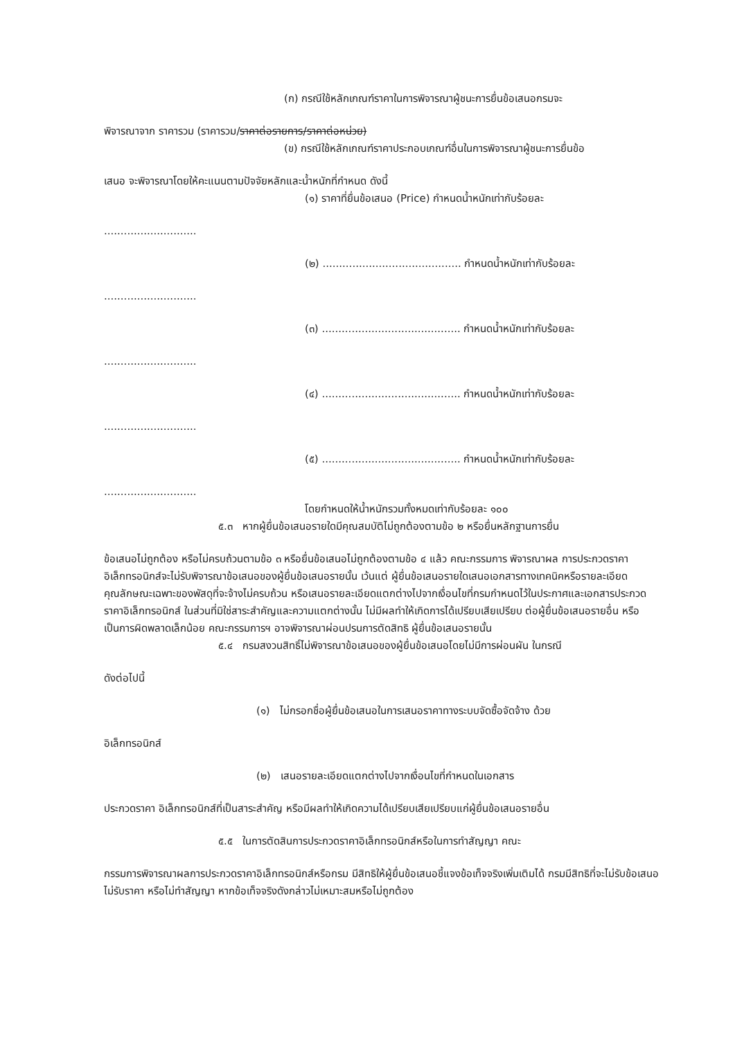(ก) กรณีใช้หลักเกณฑ์ราคาในการพิจารณาผู้ชนะการยื่นข้อเสนอกรมจะ
พิจารณาจาก ราคารวม (ราคารวม/ราคาต่อรายการ/ราคาต่อหน่วย)
(ข) กรณีใช้หลักเกณฑ์ราคาประกอบเกณฑ์อื่นในการพิจารณาผู้ชนะการยื่นข้อ
เสนอ จะพิจารณาโดยให้คะแนนตามปัจจัยหลักและน้ำหนักที่กำหนด ดังนี้
(๑) ราคาที่ยื่นข้อเสนอ (Price) กำหนดน้ำหนักเท่ากับร้อยละ
............................
(๒) .......................................... กำหนดน้ำหนักเท่ากับร้อยละ
............................
(๓) .......................................... กำหนดน้ำหนักเท่ากับร้อยละ
............................
(๔) .......................................... กำหนดน้ำหนักเท่ากับร้อยละ
............................
(๕) .......................................... กำหนดน้ำหนักเท่ากับร้อยละ
............................
โดยกำหนดให้น้ำหนักรวมทั้งหมดเท่ากับร้อยละ ๑๐๐
๕.๓ หากผู้ยื่นข้อเสนอรายใดมีคุณสมบัติไม่ถูกต้องตามข้อ ๒ หรือยื่นหลักฐานการยื่น
ข้อเสนอไม่ถูกต้อง หรือไม่ครบถ้วนตามข้อ ๓ หรือยื่นข้อเสนอไม่ถูกต้องตามข้อ ๔ แล้ว คณะกรรมการ พิจารณาผล การประกวดราคาอิเล็กทรอนิกส์จะไม่รับพิจารณาข้อเสนอของผู้ยื่นข้อเสนอรายนั้น เว้นแต่ ผู้ยื่นข้อเสนอรายใดเสนอเอกสารทางเทคนิคหรือรายละเอียดคุณลักษณะเฉพาะของพัสดุที่จะจ้างไม่ครบถ้วน หรือเสนอรายละเอียดแตกต่างไปจากเงื่อนไขที่กรมกำหนดไว้ในประกาศและเอกสารประกวดราคาอิเล็กทรอนิกส์ ในส่วนที่มิใช่สาระสำคัญและความแตกต่างนั้น ไม่มีผลทำให้เกิดการได้เปรียบเสียเปรียบ ต่อผู้ยื่นข้อเสนอรายอื่น หรือเป็นการผิดพลาดเล็กน้อย คณะกรรมการฯ อาจพิจารณาผ่อนปรนการตัดสิทธิ ผู้ยื่นข้อเสนอรายนั้น
๕.๔ กรมสงวนสิทธิ์ไม่พิจารณาข้อเสนอของผู้ยื่นข้อเสนอโดยไม่มีการผ่อนผัน ในกรณี
ดังต่อไปนี้
(๑) ไม่กรอกชื่อผู้ยื่นข้อเสนอในการเสนอราคาทางระบบจัดซื้อจัดจ้าง ด้วย
อิเล็กทรอนิกส์
(๒) เสนอรายละเอียดแตกต่างไปจากเงื่อนไขที่กำหนดในเอกสาร
ประกวดราคา อิเล็กทรอนิกส์ที่เป็นสาระสำคัญ หรือมีผลทำให้เกิดความได้เปรียบเสียเปรียบแก่ผู้ยื่นข้อเสนอรายอื่น
๕.๕ ในการตัดสินการประกวดราคาอิเล็กทรอนิกส์หรือในการทำสัญญา คณะ
กรรมการพิจารณาผลการประกวดราคาอิเล็กทรอนิกส์หรือกรม มีสิทธิให้ผู้ยื่นข้อเสนอชี้แจงข้อเท็จจริงเพิ่มเติมได้ กรมมีสิทธิที่จะไม่รับข้อเสนอ ไม่รับราคา หรือไม่ทำสัญญา หากข้อเท็จจริงดังกล่าวไม่เหมาะสมหรือไม่ถูกต้อง